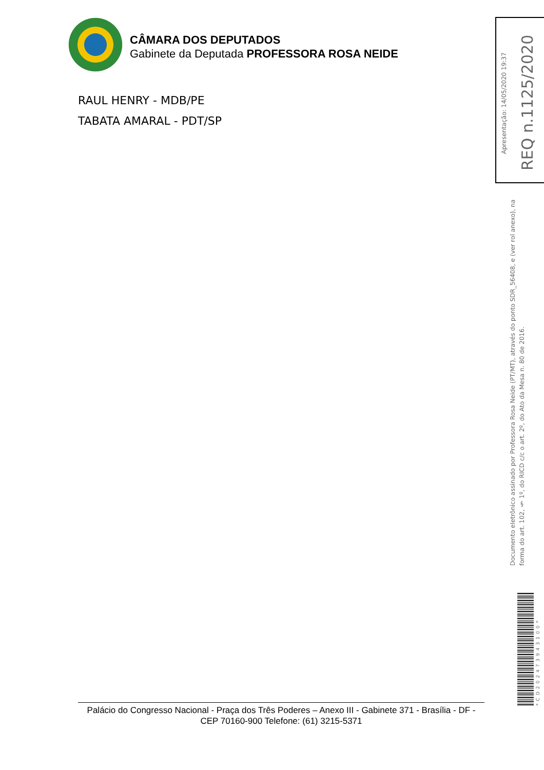CÂMARA DOS DEPUTADOS
Gabinete da Deputada PROFESSORA ROSA NEIDE
RAUL HENRY - MDB/PE
TABATA AMARAL - PDT/SP
Apresentação: 14/05/2020 19:37
REQ n.1125/2020
Documento eletrônico assinado por Professora Rosa Neide (PT/MT), através do ponto SDR_56408, e (ver rol anexo), na forma do art. 102, § 1º, do RICD c/c o art. 2º, do Ato da Mesa n. 80 de 2016.
*CD202473943100*
Palácio do Congresso Nacional - Praça dos Três Poderes – Anexo III - Gabinete 371 - Brasília - DF - CEP 70160-900 Telefone: (61) 3215-5371